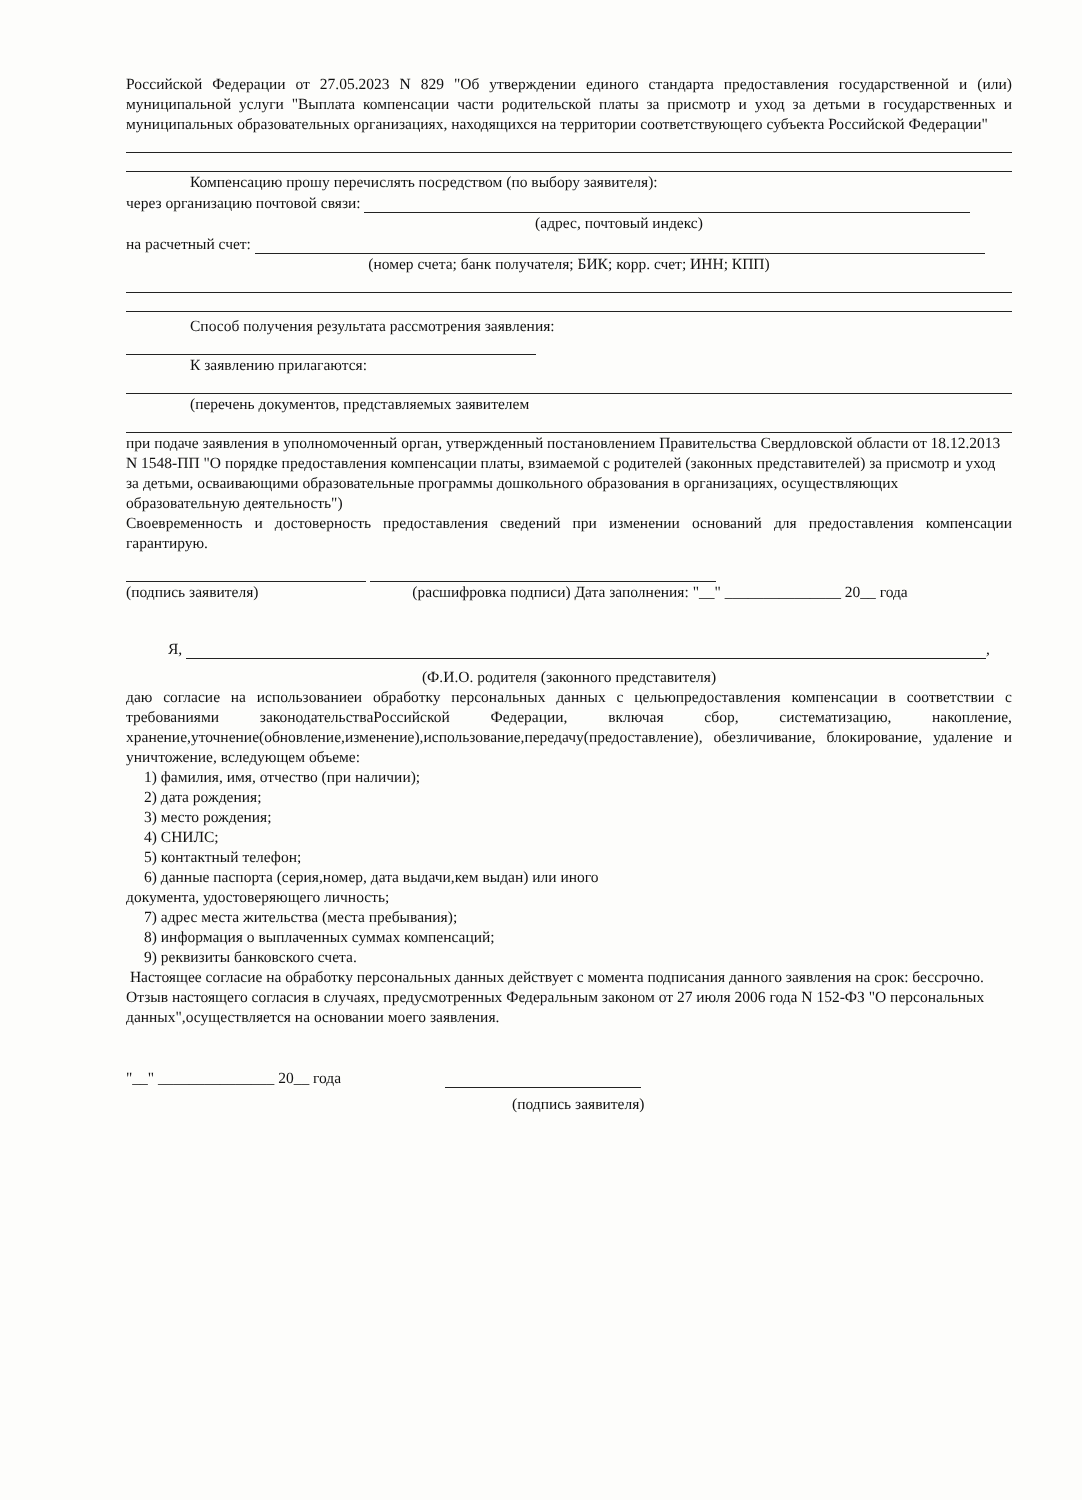Российской Федерации от 27.05.2023 N 829 "Об утверждении единого стандарта предоставления государственной и (или) муниципальной услуги "Выплата компенсации части родительской платы за присмотр и уход за детьми в государственных и муниципальных образовательных организациях, находящихся на территории соответствующего субъекта Российской Федерации"
Компенсацию прошу перечислять посредством (по выбору заявителя):
через организацию почтовой связи:
(адрес, почтовый индекс)
на расчетный счет:
(номер счета; банк получателя; БИК; корр. счет; ИНН; КПП)
Способ получения результата рассмотрения заявления:
К заявлению прилагаются:
(перечень документов, представляемых заявителем
при подаче заявления в уполномоченный орган, утвержденный постановлением Правительства Свердловской области от 18.12.2013 N 1548-ПП "О порядке предоставления компенсации платы, взимаемой с родителей (законных представителей) за присмотр и уход за детьми, осваивающими образовательные программы дошкольного образования в организациях, осуществляющих образовательную деятельность")
Своевременность и достоверность предоставления сведений при изменении оснований для предоставления компенсации гарантирую.
(подпись заявителя) (расшифровка подписи) Дата заполнения: "__" _______________ 20__ года
Я, ,
(Ф.И.О. родителя (законного представителя)
даю согласие на использованиеи обработку персональных данных с цельюпредоставления компенсации в соответствии с требованиями законодательстваРоссийской Федерации, включая сбор, систематизацию, накопление, хранение,уточнение(обновление,изменение),использование,передачу(предоставление), обезличивание, блокирование, удаление и уничтожение, вследующем объеме:
1) фамилия, имя, отчество (при наличии);
2) дата рождения;
3) место рождения;
4) СНИЛС;
5) контактный телефон;
6) данные паспорта (серия,номер, дата выдачи,кем выдан) или иного
документа, удостоверяющего личность;
7) адрес места жительства (места пребывания);
8) информация о выплаченных суммах компенсаций;
9) реквизиты банковского счета.
Настоящее согласие на обработку персональных данных действует с момента подписания данного заявления на срок: бессрочно.
Отзыв настоящего согласия в случаях, предусмотренных Федеральным законом от 27 июля 2006 года N 152-ФЗ "О персональных данных",осуществляется на основании моего заявления.
"__" _______________ 20__ года
(подпись заявителя)